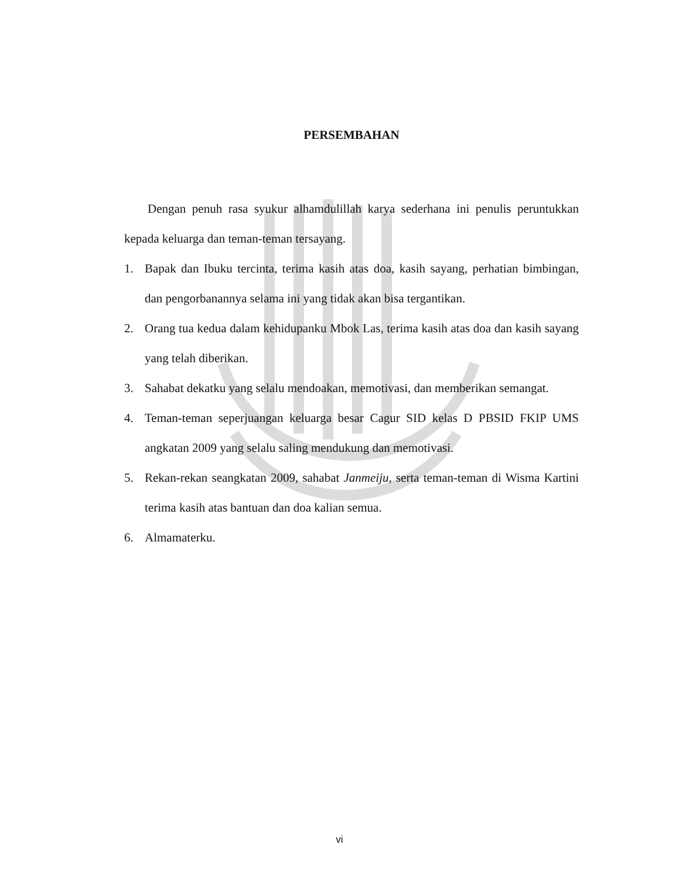PERSEMBAHAN
Dengan penuh rasa syukur alhamdulillah karya sederhana ini penulis peruntukkan kepada keluarga dan teman-teman tersayang.
1. Bapak dan Ibuku tercinta, terima kasih atas doa, kasih sayang, perhatian bimbingan, dan pengorbanannya selama ini yang tidak akan bisa tergantikan.
2. Orang tua kedua dalam kehidupanku Mbok Las, terima kasih atas doa dan kasih sayang yang telah diberikan.
3. Sahabat dekatku yang selalu mendoakan, memotivasi, dan memberikan semangat.
4. Teman-teman seperjuangan keluarga besar Cagur SID kelas D PBSID FKIP UMS angkatan 2009 yang selalu saling mendukung dan memotivasi.
5. Rekan-rekan seangkatan 2009, sahabat Janmeiju, serta teman-teman di Wisma Kartini terima kasih atas bantuan dan doa kalian semua.
6. Almamaterku.
vi